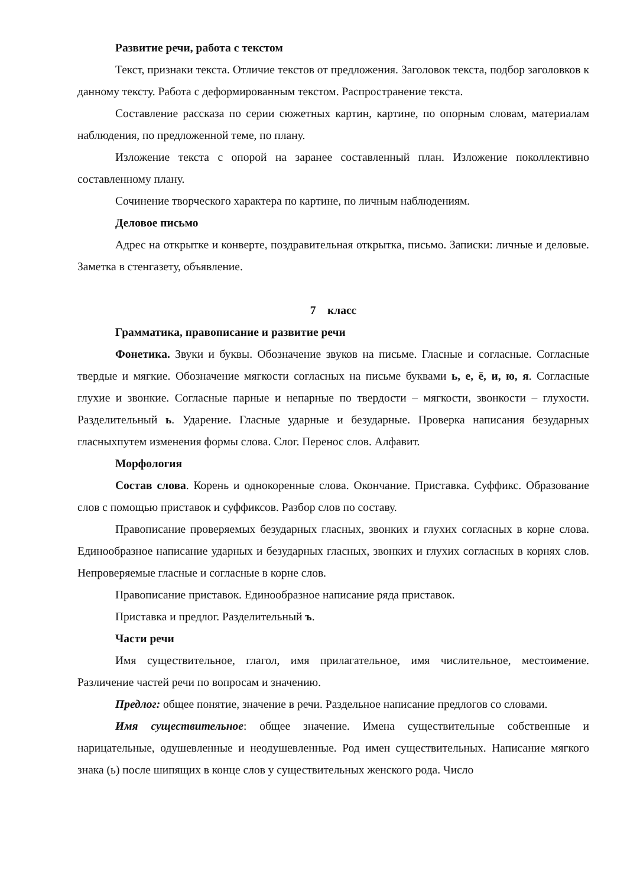Развитие речи, работа с текстом
Текст, признаки текста. Отличие текстов от предложения. Заголовок текста, подбор заголовков к данному тексту. Работа с деформированным текстом. Распространение текста.
Составление рассказа по серии сюжетных картин, картине, по опорным словам, материалам наблюдения, по предложенной теме, по плану.
Изложение текста с опорой на заранее составленный план. Изложение поколлективно составленному плану.
Сочинение творческого характера по картине, по личным наблюдениям.
Деловое письмо
Адрес на открытке и конверте, поздравительная открытка, письмо. Записки: личные и деловые. Заметка в стенгазету, объявление.
7 класс
Грамматика, правописание и развитие речи
Фонетика. Звуки и буквы. Обозначение звуков на письме. Гласные и согласные. Согласные твердые и мягкие. Обозначение мягкости согласных на письме буквами ь, е, ё, и, ю, я. Согласные глухие и звонкие. Согласные парные и непарные по твердости – мягкости, звонкости – глухости. Разделительный ь. Ударение. Гласные ударные и безударные. Проверка написания безударных гласныхпутем изменения формы слова. Слог. Перенос слов. Алфавит.
Морфология
Состав слова. Корень и однокоренные слова. Окончание. Приставка. Суффикс. Образование слов с помощью приставок и суффиксов. Разбор слов по составу.
Правописание проверяемых безударных гласных, звонких и глухих согласных в корне слова. Единообразное написание ударных и безударных гласных, звонких и глухих согласных в корнях слов. Непроверяемые гласные и согласные в корне слов.
Правописание приставок. Единообразное написание ряда приставок.
Приставка и предлог. Разделительный ъ.
Части речи
Имя существительное, глагол, имя прилагательное, имя числительное, местоимение. Различение частей речи по вопросам и значению.
Предлог: общее понятие, значение в речи. Раздельное написание предлогов со словами.
Имя существительное: общее значение. Имена существительные собственные и нарицательные, одушевленные и неодушевленные. Род имен существительных. Написание мягкого знака (ь) после шипящих в конце слов у существительных женского рода. Число